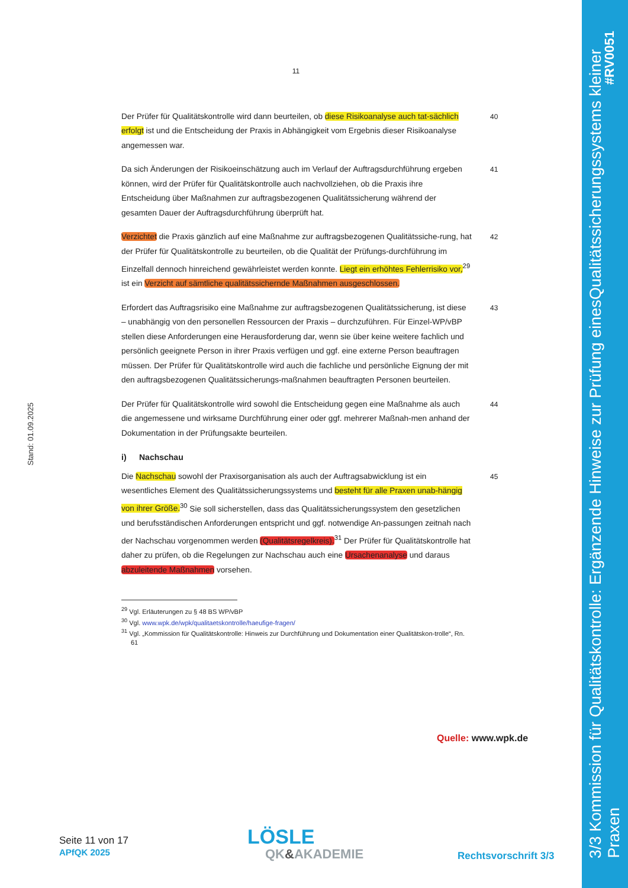Stand: 01.09.2025
11
Der Prüfer für Qualitätskontrolle wird dann beurteilen, ob diese Risikoanalyse auch tat-sächlich erfolgt ist und die Entscheidung der Praxis in Abhängigkeit vom Ergebnis dieser Risikoanalyse angemessen war.
40
Da sich Änderungen der Risikoeinschätzung auch im Verlauf der Auftragsdurchführung ergeben können, wird der Prüfer für Qualitätskontrolle auch nachvollziehen, ob die Praxis ihre Entscheidung über Maßnahmen zur auftragsbezogenen Qualitätssicherung während der gesamten Dauer der Auftragsdurchführung überprüft hat.
41
Verzichtet die Praxis gänzlich auf eine Maßnahme zur auftragsbezogenen Qualitätssiche-rung, hat der Prüfer für Qualitätskontrolle zu beurteilen, ob die Qualität der Prüfungs-durchführung im Einzelfall dennoch hinreichend gewährleistet werden konnte. Liegt ein erhöhtes Fehlerrisiko vor,<sup>29</sup> ist ein Verzicht auf sämtliche qualitätssichernde Maßnahmen ausgeschlossen.
42
Erfordert das Auftragsrisiko eine Maßnahme zur auftragsbezogenen Qualitätssicherung, ist diese – unabhängig von den personellen Ressourcen der Praxis – durchzuführen. Für Einzel-WP/vBP stellen diese Anforderungen eine Herausforderung dar, wenn sie über keine weitere fachlich und persönlich geeignete Person in ihrer Praxis verfügen und ggf. eine externe Person beauftragen müssen. Der Prüfer für Qualitätskontrolle wird auch die fachliche und persönliche Eignung der mit den auftragsbezogenen Qualitätssicherungs-maßnahmen beauftragten Personen beurteilen.
43
Der Prüfer für Qualitätskontrolle wird sowohl die Entscheidung gegen eine Maßnahme als auch die angemessene und wirksame Durchführung einer oder ggf. mehrerer Maßnah-men anhand der Dokumentation in der Prüfungsakte beurteilen.
44
i) Nachschau
Die Nachschau sowohl der Praxisorganisation als auch der Auftragsabwicklung ist ein wesentliches Element des Qualitätssicherungssystems und besteht für alle Praxen unab-hängig von ihrer Größe.<sup>30</sup> Sie soll sicherstellen, dass das Qualitätssicherungssystem den gesetzlichen und berufsständischen Anforderungen entspricht und ggf. notwendige An-passungen zeitnah nach der Nachschau vorgenommen werden (Qualitätsregelkreis).<sup>31</sup> Der Prüfer für Qualitätskontrolle hat daher zu prüfen, ob die Regelungen zur Nachschau auch eine Ursachenanalyse und daraus abzuleitende Maßnahmen vorsehen.
45
<sup>29</sup> Vgl. Erläuterungen zu § 48 BS WP/vBP
<sup>30</sup> Vgl. www.wpk.de/wpk/qualitaetskontrolle/haeufige-fragen/
<sup>31</sup> Vgl. „Kommission für Qualitätskontrolle: Hinweis zur Durchführung und Dokumentation einer Qualitätskon-trolle“, Rn. 61
Quelle: www.wpk.de
Seite 11 von 17
APfQK 2025
LÖSLE
QK&AKADEMIE
Rechtsvorschrift 3/3
3/3 Kommission für Qualitätskontrolle: Ergänzende Hinweise zur Prüfung einesQualitätssicherungssystems kleiner Praxen
#RV0051